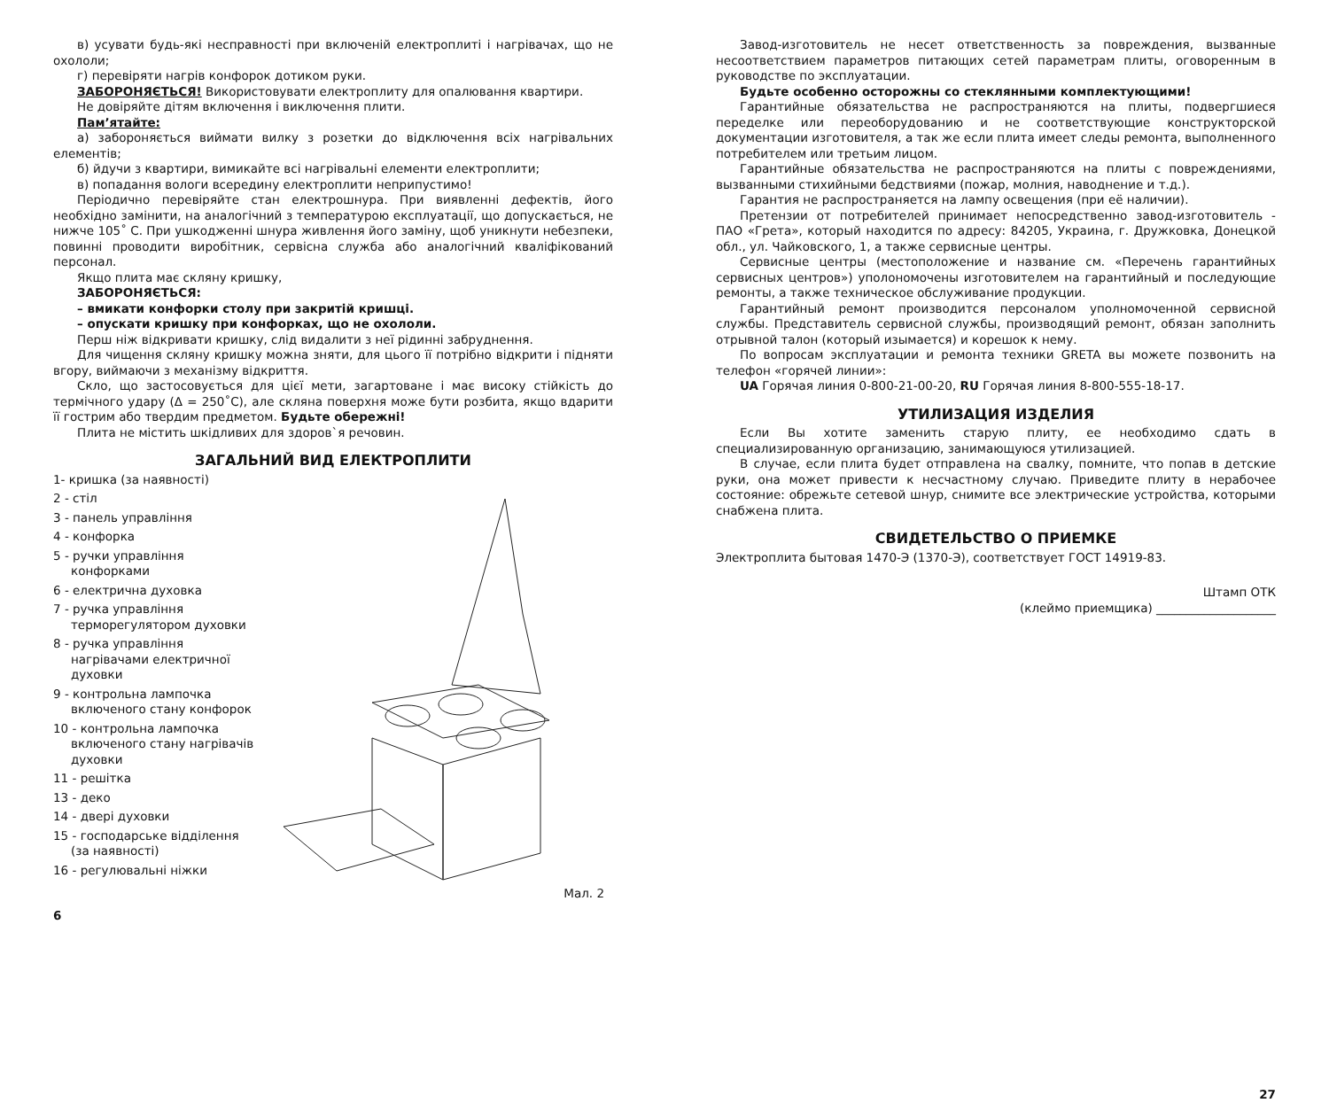в) усувати будь-які несправності при включеній електроплиті і нагрівачах, що не охололи;
г) перевіряти нагрів конфорок дотиком руки.
ЗАБОРОНЯЄТЬСЯ! Використовувати електроплиту для опалювання квартири.
Не довіряйте дітям включення і виключення плити.
Пам’ятайте:
а) забороняється виймати вилку з розетки до відключення всіх нагрівальних елементів;
б) йдучи з квартири, вимикайте всі нагрівальні елементи електроплити;
в) попадання вологи всередину електроплити неприпустимо!
Періодично перевіряйте стан електрошнура. При виявленні дефектів, його необхідно замінити, на аналогічний з температурою експлуатації, що допускається, не нижче 105˚ С. При ушкодженні шнура живлення його заміну, щоб уникнути небезпеки, повинні проводити виробітник, сервісна служба або аналогічний кваліфікований персонал.
Якщо плита має скляну кришку,
ЗАБОРОНЯЄТЬСЯ:
– вмикати конфорки столу при закритій кришці.
– опускати кришку при конфорках, що не охололи.
Перш ніж відкривати кришку, слід видалити з неї рідинні забруднення.
Для чищення скляну кришку можна зняти, для цього її потрібно відкрити і підняти вгору, виймаючи з механізму відкриття.
Скло, що застосовується для цієї мети, загартоване і має високу стійкість до термічного удару (Δ = 250˚С), але скляна поверхня може бути розбита, якщо вдарити її гострим або твердим предметом. Будьте обережні!
Плита не містить шкідливих для здоров`я речовин.
ЗАГАЛЬНИЙ ВИД ЕЛЕКТРОПЛИТИ
1- кришка (за наявності)
2 - стіл
3 - панель управління
4 - конфорка
5 - ручки управління конфорками
6 - електрична духовка
7 - ручка управління терморегулятором духовки
8 - ручка управління нагрівачами електричної духовки
9 - контрольна лампочка включеного стану конфорок
10 - контрольна лампочка включеного стану нагрівачів духовки
11 - решітка
13 - деко
14 - двері духовки
15 - господарське відділення (за наявності)
16 - регулювальні ніжки
Мал. 2
6
Завод-изготовитель не несет ответственность за повреждения, вызванные несоответствием параметров питающих сетей параметрам плиты, оговоренным в руководстве по эксплуатации.
Будьте особенно осторожны со стеклянными комплектующими!
Гарантийные обязательства не распространяются на плиты, подвергшиеся переделке или переоборудованию и не соответствующие конструкторской документации изготовителя, а так же если плита имеет следы ремонта, выполненного потребителем или третьим лицом.
Гарантийные обязательства не распространяются на плиты с повреждениями, вызванными стихийными бедствиями (пожар, молния, наводнение и т.д.).
Гарантия не распространяется на лампу освещения (при её наличии).
Претензии от потребителей принимает непосредственно завод-изготовитель - ПАО «Грета», который находится по адресу: 84205, Украина, г. Дружковка, Донецкой обл., ул. Чайковского, 1, а также сервисные центры.
Сервисные центры (местоположение и название см. «Перечень гарантийных сервисных центров») уполономочены изготовителем на гарантийный и последующие ремонты, а также техническое обслуживание продукции.
Гарантийный ремонт производится персоналом уполномоченной сервисной службы. Представитель сервисной службы, производящий ремонт, обязан заполнить отрывной талон (который изымается) и корешок к нему.
По вопросам эксплуатации и ремонта техники GRETA вы можете позвонить на телефон «горячей линии»:
UA Горячая линия 0-800-21-00-20, RU Горячая линия 8-800-555-18-17.
УТИЛИЗАЦИЯ ИЗДЕЛИЯ
Если Вы хотите заменить старую плиту, ее необходимо сдать в специализированную организацию, занимающуюся утилизацией.
В случае, если плита будет отправлена на свалку, помните, что попав в детские руки, она может привести к несчастному случаю. Приведите плиту в нерабочее состояние: обрежьте сетевой шнур, снимите все электрические устройства, которыми снабжена плита.
СВИДЕТЕЛЬСТВО О ПРИЕМКЕ
Электроплита бытовая 1470-Э (1370-Э), соответствует ГОСТ 14919-83.
Штамп ОТК
(клеймо приемщика) ____________________
27